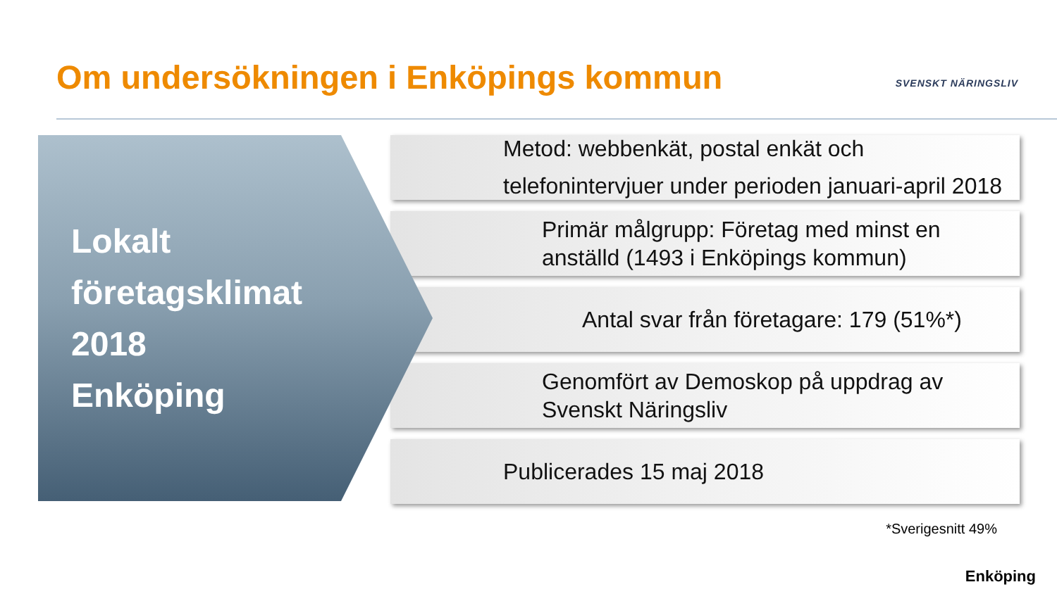Om undersökningen i Enköpings kommun
SVENSKT NÄRINGSLIV
Lokalt
företagsklimat
2018
Enköping
Metod: webbenkät, postal enkät och telefonintervjuer under perioden januari-april 2018
Primär målgrupp: Företag med minst en anställd (1493 i Enköpings kommun)
Antal svar från företagare: 179 (51%*)
Genomfört av Demoskop på uppdrag av Svenskt Näringsliv
Publicerades 15 maj 2018
*Sverigesnitt 49%
Enköping